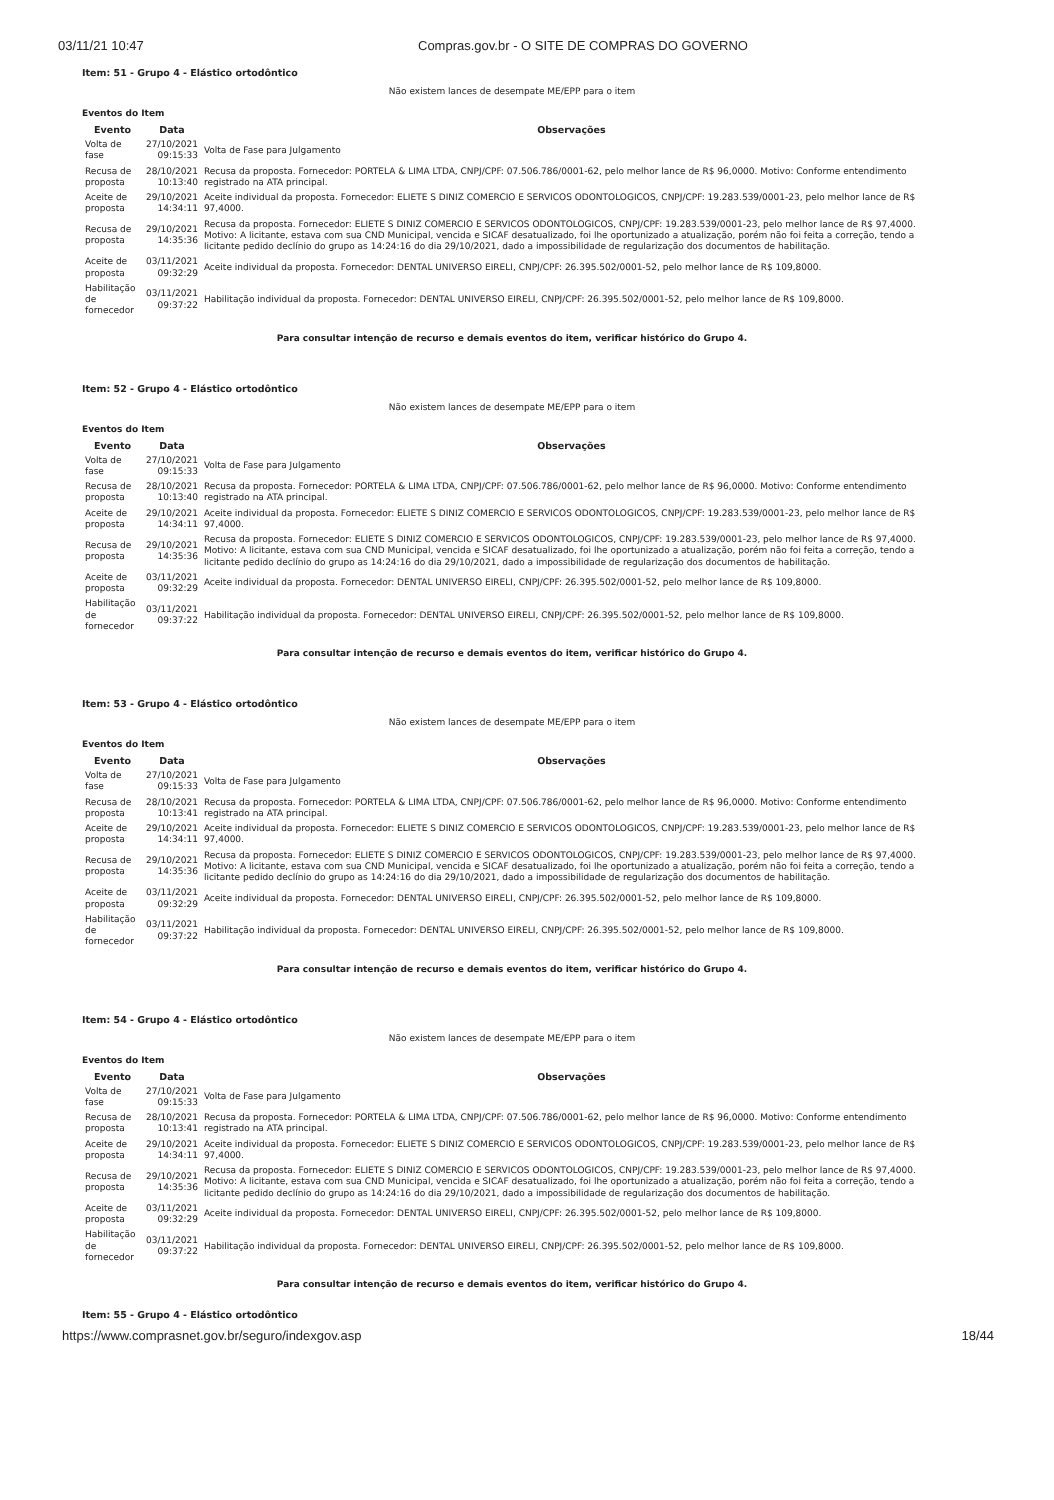03/11/21 10:47 Compras.gov.br - O SITE DE COMPRAS DO GOVERNO
Item: 51 - Grupo 4 - Elástico ortodôntico
Não existem lances de desempate ME/EPP para o item
Eventos do Item
| Evento | Data | Observações |
| --- | --- | --- |
| Volta de fase | 27/10/2021 09:15:33 | Volta de Fase para Julgamento |
| Recusa de proposta | 28/10/2021 10:13:40 | Recusa da proposta. Fornecedor: PORTELA & LIMA LTDA, CNPJ/CPF: 07.506.786/0001-62, pelo melhor lance de R$ 96,0000. Motivo: Conforme entendimento registrado na ATA principal. |
| Aceite de proposta | 29/10/2021 14:34:11 | Aceite individual da proposta. Fornecedor: ELIETE S DINIZ COMERCIO E SERVICOS ODONTOLOGICOS, CNPJ/CPF: 19.283.539/0001-23, pelo melhor lance de R$ 97,4000. |
| Recusa de proposta | 29/10/2021 14:35:36 | Recusa da proposta. Fornecedor: ELIETE S DINIZ COMERCIO E SERVICOS ODONTOLOGICOS, CNPJ/CPF: 19.283.539/0001-23, pelo melhor lance de R$ 97,4000. Motivo: A licitante, estava com sua CND Municipal, vencida e SICAF desatualizado, foi lhe oportunizado a atualização, porém não foi feita a correção, tendo a licitante pedido declínio do grupo as 14:24:16 do dia 29/10/2021, dado a impossibilidade de regularização dos documentos de habilitação. |
| Aceite de proposta | 03/11/2021 09:32:29 | Aceite individual da proposta. Fornecedor: DENTAL UNIVERSO EIRELI, CNPJ/CPF: 26.395.502/0001-52, pelo melhor lance de R$ 109,8000. |
| Habilitação de fornecedor | 03/11/2021 09:37:22 | Habilitação individual da proposta. Fornecedor: DENTAL UNIVERSO EIRELI, CNPJ/CPF: 26.395.502/0001-52, pelo melhor lance de R$ 109,8000. |
Para consultar intenção de recurso e demais eventos do item, verificar histórico do Grupo 4.
Item: 52 - Grupo 4 - Elástico ortodôntico
Não existem lances de desempate ME/EPP para o item
Eventos do Item
| Evento | Data | Observações |
| --- | --- | --- |
| Volta de fase | 27/10/2021 09:15:33 | Volta de Fase para Julgamento |
| Recusa de proposta | 28/10/2021 10:13:40 | Recusa da proposta. Fornecedor: PORTELA & LIMA LTDA, CNPJ/CPF: 07.506.786/0001-62, pelo melhor lance de R$ 96,0000. Motivo: Conforme entendimento registrado na ATA principal. |
| Aceite de proposta | 29/10/2021 14:34:11 | Aceite individual da proposta. Fornecedor: ELIETE S DINIZ COMERCIO E SERVICOS ODONTOLOGICOS, CNPJ/CPF: 19.283.539/0001-23, pelo melhor lance de R$ 97,4000. |
| Recusa de proposta | 29/10/2021 14:35:36 | Recusa da proposta. Fornecedor: ELIETE S DINIZ COMERCIO E SERVICOS ODONTOLOGICOS, CNPJ/CPF: 19.283.539/0001-23, pelo melhor lance de R$ 97,4000. Motivo: A licitante, estava com sua CND Municipal, vencida e SICAF desatualizado, foi lhe oportunizado a atualização, porém não foi feita a correção, tendo a licitante pedido declínio do grupo as 14:24:16 do dia 29/10/2021, dado a impossibilidade de regularização dos documentos de habilitação. |
| Aceite de proposta | 03/11/2021 09:32:29 | Aceite individual da proposta. Fornecedor: DENTAL UNIVERSO EIRELI, CNPJ/CPF: 26.395.502/0001-52, pelo melhor lance de R$ 109,8000. |
| Habilitação de fornecedor | 03/11/2021 09:37:22 | Habilitação individual da proposta. Fornecedor: DENTAL UNIVERSO EIRELI, CNPJ/CPF: 26.395.502/0001-52, pelo melhor lance de R$ 109,8000. |
Para consultar intenção de recurso e demais eventos do item, verificar histórico do Grupo 4.
Item: 53 - Grupo 4 - Elástico ortodôntico
Não existem lances de desempate ME/EPP para o item
Eventos do Item
| Evento | Data | Observações |
| --- | --- | --- |
| Volta de fase | 27/10/2021 09:15:33 | Volta de Fase para Julgamento |
| Recusa de proposta | 28/10/2021 10:13:41 | Recusa da proposta. Fornecedor: PORTELA & LIMA LTDA, CNPJ/CPF: 07.506.786/0001-62, pelo melhor lance de R$ 96,0000. Motivo: Conforme entendimento registrado na ATA principal. |
| Aceite de proposta | 29/10/2021 14:34:11 | Aceite individual da proposta. Fornecedor: ELIETE S DINIZ COMERCIO E SERVICOS ODONTOLOGICOS, CNPJ/CPF: 19.283.539/0001-23, pelo melhor lance de R$ 97,4000. |
| Recusa de proposta | 29/10/2021 14:35:36 | Recusa da proposta. Fornecedor: ELIETE S DINIZ COMERCIO E SERVICOS ODONTOLOGICOS, CNPJ/CPF: 19.283.539/0001-23, pelo melhor lance de R$ 97,4000. Motivo: A licitante, estava com sua CND Municipal, vencida e SICAF desatualizado, foi lhe oportunizado a atualização, porém não foi feita a correção, tendo a licitante pedido declínio do grupo as 14:24:16 do dia 29/10/2021, dado a impossibilidade de regularização dos documentos de habilitação. |
| Aceite de proposta | 03/11/2021 09:32:29 | Aceite individual da proposta. Fornecedor: DENTAL UNIVERSO EIRELI, CNPJ/CPF: 26.395.502/0001-52, pelo melhor lance de R$ 109,8000. |
| Habilitação de fornecedor | 03/11/2021 09:37:22 | Habilitação individual da proposta. Fornecedor: DENTAL UNIVERSO EIRELI, CNPJ/CPF: 26.395.502/0001-52, pelo melhor lance de R$ 109,8000. |
Para consultar intenção de recurso e demais eventos do item, verificar histórico do Grupo 4.
Item: 54 - Grupo 4 - Elástico ortodôntico
Não existem lances de desempate ME/EPP para o item
Eventos do Item
| Evento | Data | Observações |
| --- | --- | --- |
| Volta de fase | 27/10/2021 09:15:33 | Volta de Fase para Julgamento |
| Recusa de proposta | 28/10/2021 10:13:41 | Recusa da proposta. Fornecedor: PORTELA & LIMA LTDA, CNPJ/CPF: 07.506.786/0001-62, pelo melhor lance de R$ 96,0000. Motivo: Conforme entendimento registrado na ATA principal. |
| Aceite de proposta | 29/10/2021 14:34:11 | Aceite individual da proposta. Fornecedor: ELIETE S DINIZ COMERCIO E SERVICOS ODONTOLOGICOS, CNPJ/CPF: 19.283.539/0001-23, pelo melhor lance de R$ 97,4000. |
| Recusa de proposta | 29/10/2021 14:35:36 | Recusa da proposta. Fornecedor: ELIETE S DINIZ COMERCIO E SERVICOS ODONTOLOGICOS, CNPJ/CPF: 19.283.539/0001-23, pelo melhor lance de R$ 97,4000. Motivo: A licitante, estava com sua CND Municipal, vencida e SICAF desatualizado, foi lhe oportunizado a atualização, porém não foi feita a correção, tendo a licitante pedido declínio do grupo as 14:24:16 do dia 29/10/2021, dado a impossibilidade de regularização dos documentos de habilitação. |
| Aceite de proposta | 03/11/2021 09:32:29 | Aceite individual da proposta. Fornecedor: DENTAL UNIVERSO EIRELI, CNPJ/CPF: 26.395.502/0001-52, pelo melhor lance de R$ 109,8000. |
| Habilitação de fornecedor | 03/11/2021 09:37:22 | Habilitação individual da proposta. Fornecedor: DENTAL UNIVERSO EIRELI, CNPJ/CPF: 26.395.502/0001-52, pelo melhor lance de R$ 109,8000. |
Para consultar intenção de recurso e demais eventos do item, verificar histórico do Grupo 4.
Item: 55 - Grupo 4 - Elástico ortodôntico
https://www.comprasnet.gov.br/seguro/indexgov.asp
18/44